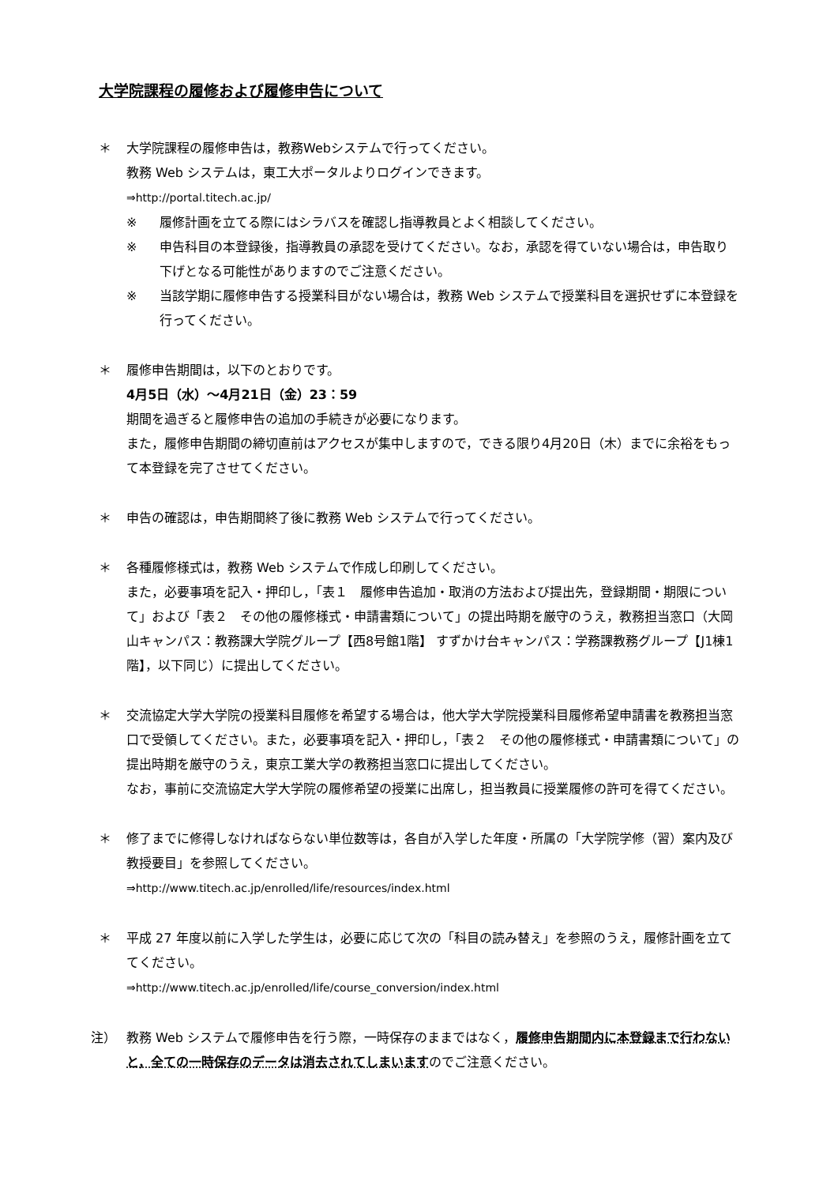大学院課程の履修および履修申告について
＊ 大学院課程の履修申告は，教務Webシステムで行ってください。
教務 Web システムは，東工大ポータルよりログインできます。
⇒http://portal.titech.ac.jp/
※ 履修計画を立てる際にはシラバスを確認し指導教員とよく相談してください。
※ 申告科目の本登録後，指導教員の承認を受けてください。なお，承認を得ていない場合は，申告取り下げとなる可能性がありますのでご注意ください。
※ 当該学期に履修申告する授業科目がない場合は，教務 Web システムで授業科目を選択せずに本登録を行ってください。
＊ 履修申告期間は，以下のとおりです。
4月5日（水）～4月21日（金）23：59
期間を過ぎると履修申告の追加の手続きが必要になります。
また，履修申告期間の締切直前はアクセスが集中しますので，できる限り4月20日（木）までに余裕をもって本登録を完了させてください。
＊ 申告の確認は，申告期間終了後に教務 Web システムで行ってください。
＊ 各種履修様式は，教務 Web システムで作成し印刷してください。
また，必要事項を記入・押印し，「表１　履修申告追加・取消の方法および提出先，登録期間・期限について」および「表２　その他の履修様式・申請書類について」の提出時期を厳守のうえ，教務担当窓口（大岡山キャンパス：教務課大学院グループ【西8号館1階】 すずかけ台キャンパス：学務課教務グループ【J1棟1階】，以下同じ）に提出してください。
＊ 交流協定大学大学院の授業科目履修を希望する場合は，他大学大学院授業科目履修希望申請書を教務担当窓口で受領してください。また，必要事項を記入・押印し，「表２　その他の履修様式・申請書類について」の提出時期を厳守のうえ，東京工業大学の教務担当窓口に提出してください。
なお，事前に交流協定大学大学院の履修希望の授業に出席し，担当教員に授業履修の許可を得てください。
＊ 修了までに修得しなければならない単位数等は，各自が入学した年度・所属の「大学院学修（習）案内及び教授要目」を参照してください。
⇒http://www.titech.ac.jp/enrolled/life/resources/index.html
＊ 平成 27 年度以前に入学した学生は，必要に応じて次の「科目の読み替え」を参照のうえ，履修計画を立ててください。
⇒http://www.titech.ac.jp/enrolled/life/course_conversion/index.html
注） 教務 Web システムで履修申告を行う際，一時保存のままではなく，履修申告期間内に本登録まで行わないと，全ての一時保存のデータは消去されてしまいますのでご注意ください。